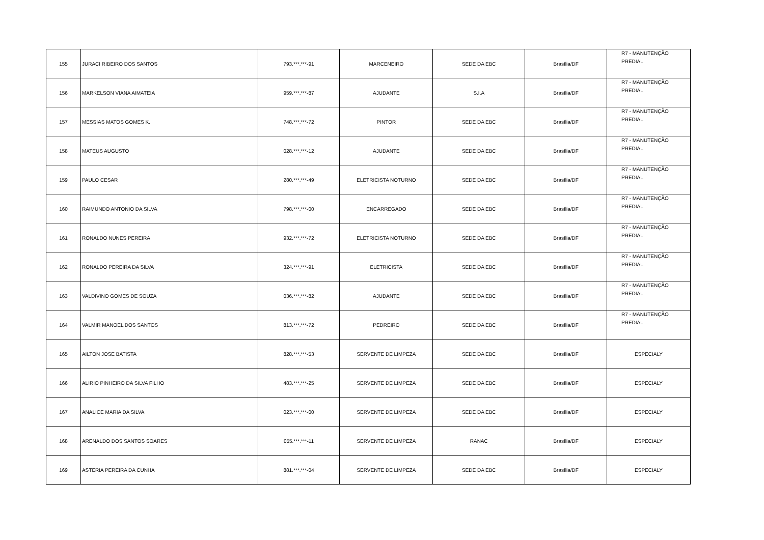| 155 | JURACI RIBEIRO DOS SANTOS | 793.***.***-91 | MARCENEIRO | SEDE DA EBC | Brasília/DF | R7 - MANUTENÇÃO PREDIAL |
| 156 | MARKELSON VIANA AIMATEIA | 959.***.***-87 | AJUDANTE | S.I.A | Brasília/DF | R7 - MANUTENÇÃO PREDIAL |
| 157 | MESSIAS MATOS GOMES K. | 748.***.***-72 | PINTOR | SEDE DA EBC | Brasília/DF | R7 - MANUTENÇÃO PREDIAL |
| 158 | MATEUS AUGUSTO | 028.***.***-12 | AJUDANTE | SEDE DA EBC | Brasília/DF | R7 - MANUTENÇÃO PREDIAL |
| 159 | PAULO CESAR | 280.***.***-49 | ELETRICISTA NOTURNO | SEDE DA EBC | Brasília/DF | R7 - MANUTENÇÃO PREDIAL |
| 160 | RAIMUNDO ANTONIO DA SILVA | 798.***.***-00 | ENCARREGADO | SEDE DA EBC | Brasília/DF | R7 - MANUTENÇÃO PREDIAL |
| 161 | RONALDO NUNES PEREIRA | 932.***.***-72 | ELETRICISTA NOTURNO | SEDE DA EBC | Brasília/DF | R7 - MANUTENÇÃO PREDIAL |
| 162 | RONALDO PEREIRA DA SILVA | 324.***.***-91 | ELETRICISTA | SEDE DA EBC | Brasília/DF | R7 - MANUTENÇÃO PREDIAL |
| 163 | VALDIVINO GOMES DE SOUZA | 036.***.***-82 | AJUDANTE | SEDE DA EBC | Brasília/DF | R7 - MANUTENÇÃO PREDIAL |
| 164 | VALMIR MANOEL DOS SANTOS | 813.***.***-72 | PEDREIRO | SEDE DA EBC | Brasília/DF | R7 - MANUTENÇÃO PREDIAL |
| 165 | AILTON JOSE BATISTA | 828.***.***-53 | SERVENTE DE LIMPEZA | SEDE DA EBC | Brasília/DF | ESPECIALY |
| 166 | ALIRIO PINHEIRO DA SILVA FILHO | 483.***.***-25 | SERVENTE DE LIMPEZA | SEDE DA EBC | Brasília/DF | ESPECIALY |
| 167 | ANALICE MARIA DA SILVA | 023.***.***-00 | SERVENTE DE LIMPEZA | SEDE DA EBC | Brasília/DF | ESPECIALY |
| 168 | ARENALDO DOS SANTOS SOARES | 055.***.***-11 | SERVENTE DE LIMPEZA | RANAC | Brasília/DF | ESPECIALY |
| 169 | ASTERIA PEREIRA DA CUNHA | 881.***.***-04 | SERVENTE DE LIMPEZA | SEDE DA EBC | Brasília/DF | ESPECIALY |